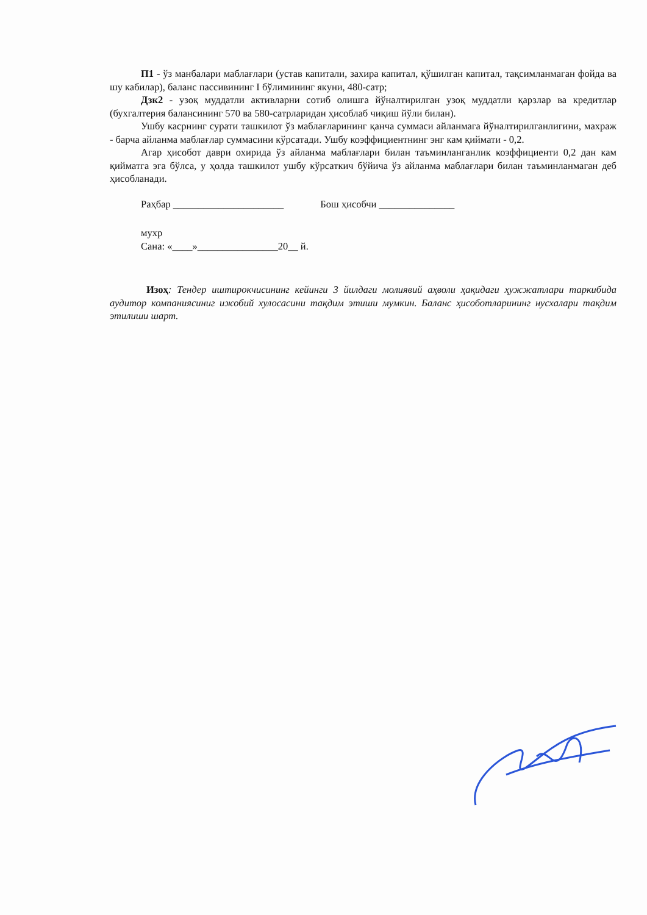П1 - ўз манбалари маблағлари (устав капитали, захира капитал, қўшилган капитал, тақсимланмаган фойда ва шу кабилар), баланс пассивининг I бўлимининг якуни, 480-сатр;
Дзк2 - узоқ муддатли активларни сотиб олишга йўналтирилган узоқ муддатли қарзлар ва кредитлар (бухгалтерия балансининг 570 ва 580-сатрларидан ҳисоблаб чиқиш йўли билан).
Ушбу касрнинг сурати ташкилот ўз маблағларининг қанча суммаси айланмага йўналтирилганлигини, махраж - барча айланма маблағлар суммасини кўрсатади. Ушбу коэффициентнинг энг кам қиймати - 0,2.
Агар ҳисобот даври охирида ўз айланма маблағлари билан таъминланганлик коэффициенти 0,2 дан кам қийматга эга бўлса, у ҳолда ташкилот ушбу кўрсаткич бўйича ўз айланма маблағлари билан таъминланмаган деб ҳисобланади.
Раҳбар ______________________ Бош ҳисобчи _______________
мухр
Сана: «____»________________20__ й.
Изоҳ: Тендер иштирокчисининг кейинги 3 йилдаги молиявий аҳволи ҳақидаги ҳужжатлари таркибида аудитор компаниясиниг ижобий хулосасини тақдим этиши мумкин. Баланс ҳисоботларининг нусхалари тақдим этилиши шарт.